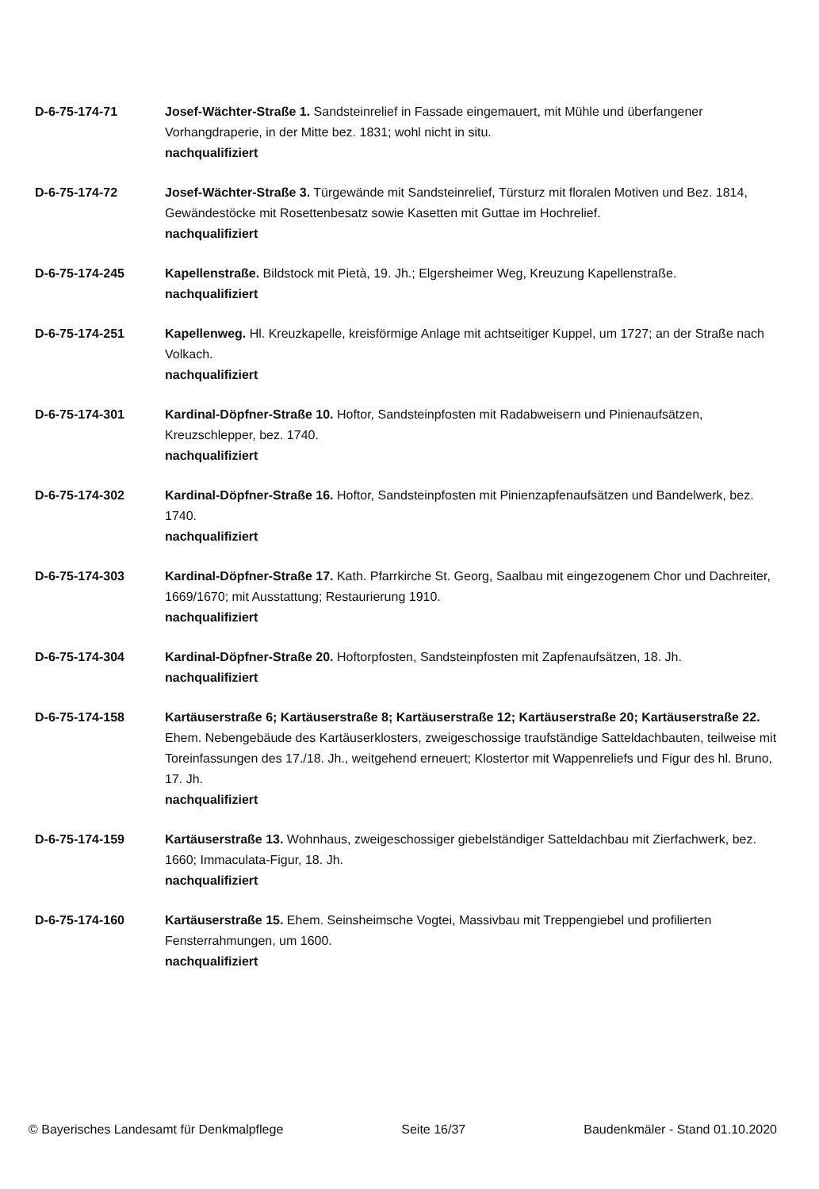D-6-75-174-71 Josef-Wächter-Straße 1. Sandsteinrelief in Fassade eingemauert, mit Mühle und überfangener Vorhangdraperie, in der Mitte bez. 1831; wohl nicht in situ.
nachqualifiziert
D-6-75-174-72 Josef-Wächter-Straße 3. Türgewände mit Sandsteinrelief, Türsturz mit floralen Motiven und Bez. 1814, Gewändestöcke mit Rosettenbesatz sowie Kasetten mit Guttae im Hochrelief.
nachqualifiziert
D-6-75-174-245 Kapellenstraße. Bildstock mit Pietà, 19. Jh.; Elgersheimer Weg, Kreuzung Kapellenstraße.
nachqualifiziert
D-6-75-174-251 Kapellenweg. Hl. Kreuzkapelle, kreisförmige Anlage mit achtseitiger Kuppel, um 1727; an der Straße nach Volkach.
nachqualifiziert
D-6-75-174-301 Kardinal-Döpfner-Straße 10. Hoftor, Sandsteinpfosten mit Radabweisern und Pinienaufsätzen, Kreuzschlepper, bez. 1740.
nachqualifiziert
D-6-75-174-302 Kardinal-Döpfner-Straße 16. Hoftor, Sandsteinpfosten mit Pinienzapfenaufsätzen und Bandelwerk, bez. 1740.
nachqualifiziert
D-6-75-174-303 Kardinal-Döpfner-Straße 17. Kath. Pfarrkirche St. Georg, Saalbau mit eingezogenem Chor und Dachreiter, 1669/1670; mit Ausstattung; Restaurierung 1910.
nachqualifiziert
D-6-75-174-304 Kardinal-Döpfner-Straße 20. Hoftorpfosten, Sandsteinpfosten mit Zapfenaufsätzen, 18. Jh.
nachqualifiziert
D-6-75-174-158 Kartäuserstraße 6; Kartäuserstraße 8; Kartäuserstraße 12; Kartäuserstraße 20; Kartäuserstraße 22. Ehem. Nebengebäude des Kartäuserklosters, zweigeschossige traufständige Satteldachbauten, teilweise mit Toreinfassungen des 17./18. Jh., weitgehend erneuert; Klostertor mit Wappenreliefs und Figur des hl. Bruno, 17. Jh.
nachqualifiziert
D-6-75-174-159 Kartäuserstraße 13. Wohnhaus, zweigeschossiger giebelständiger Satteldachbau mit Zierfachwerk, bez. 1660; Immaculata-Figur, 18. Jh.
nachqualifiziert
D-6-75-174-160 Kartäuserstraße 15. Ehem. Seinsheimsche Vogtei, Massivbau mit Treppengiebel und profilierten Fensterrahmungen, um 1600.
nachqualifiziert
© Bayerisches Landesamt für Denkmalpflege Seite 16/37 Baudenkmäler - Stand 01.10.2020